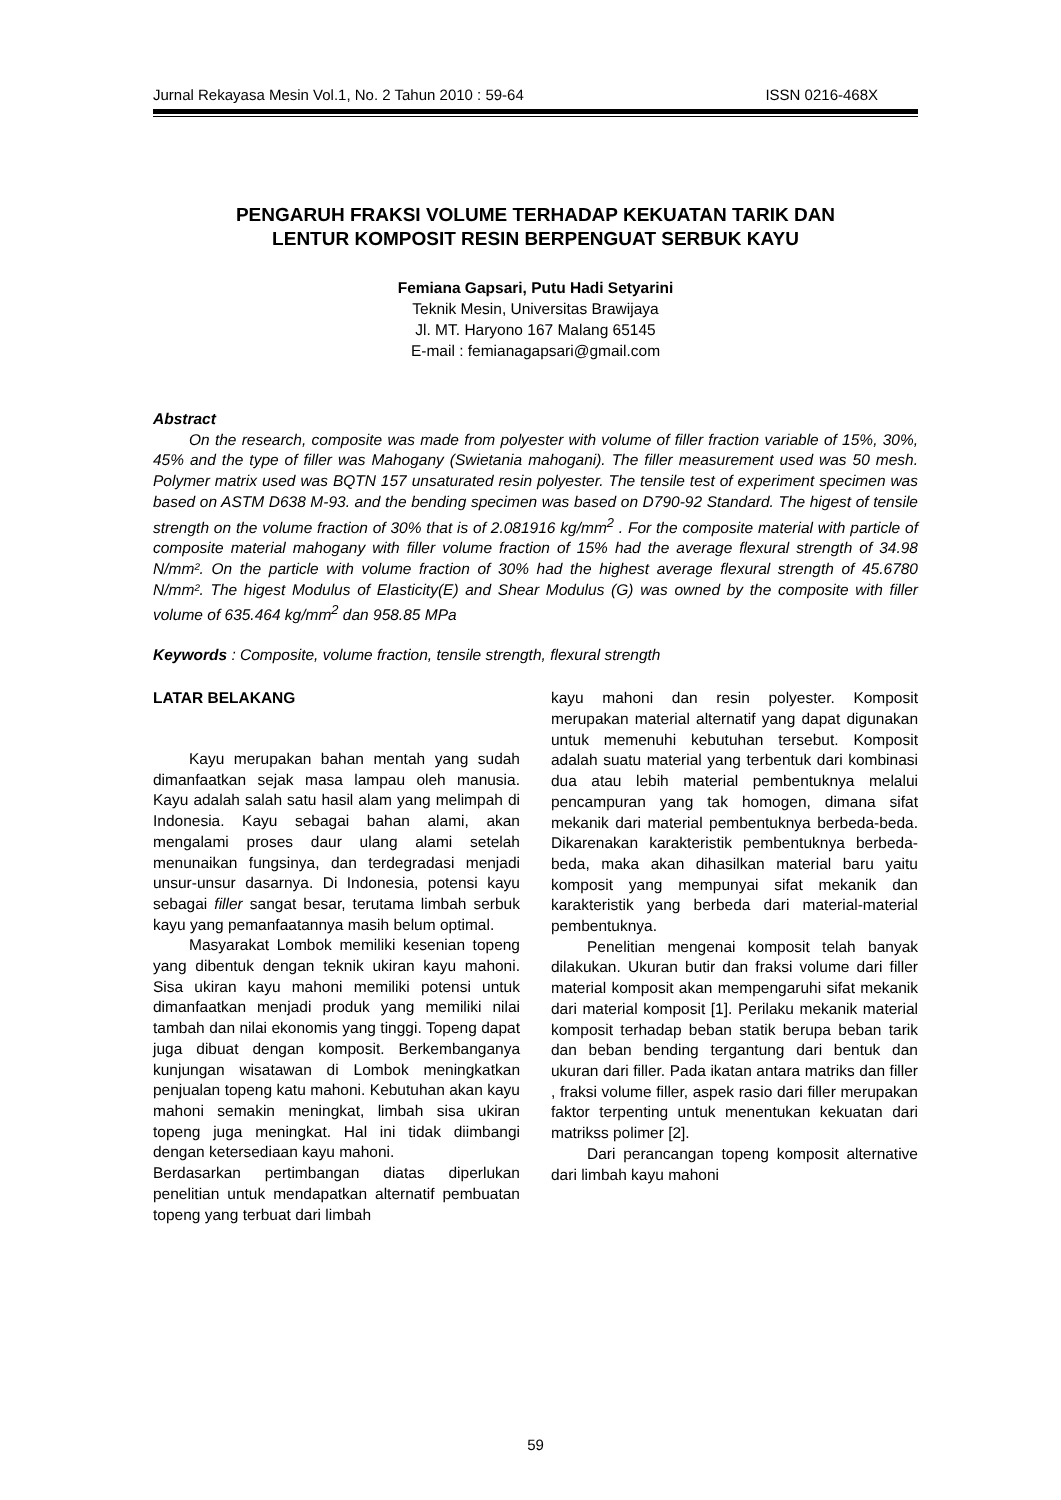Jurnal Rekayasa Mesin Vol.1, No. 2 Tahun 2010 : 59-64 ISSN 0216-468X
PENGARUH FRAKSI VOLUME TERHADAP KEKUATAN TARIK DAN
LENTUR KOMPOSIT RESIN BERPENGUAT SERBUK KAYU
Femiana Gapsari, Putu Hadi Setyarini
Teknik Mesin, Universitas Brawijaya
Jl. MT. Haryono 167 Malang 65145
E-mail : femianagapsari@gmail.com
Abstract
On the research, composite was made from polyester with volume of filler fraction variable of 15%, 30%, 45% and the type of filler was Mahogany (Swietania mahogani). The filler measurement used was 50 mesh. Polymer matrix used was BQTN 157 unsaturated resin polyester. The tensile test of experiment specimen was based on ASTM D638 M-93. and the bending specimen was based on D790-92 Standard. The higest of tensile strength on the volume fraction of 30% that is of 2.081916 kg/mm<sup>2</sup> . For the composite material with particle of composite material mahogany with filler volume fraction of 15% had the average flexural strength of 34.98 N/mm². On the particle with volume fraction of 30% had the highest average flexural strength of 45.6780 N/mm². The higest Modulus of Elasticity(E) and Shear Modulus (G) was owned by the composite with filler volume of 635.464 kg/mm<sup>2</sup> dan 958.85 MPa
Keywords : Composite, volume fraction, tensile strength, flexural strength
LATAR BELAKANG
Kayu merupakan bahan mentah yang sudah dimanfaatkan sejak masa lampau oleh manusia. Kayu adalah salah satu hasil alam yang melimpah di Indonesia. Kayu sebagai bahan alami, akan mengalami proses daur ulang alami setelah menunaikan fungsinya, dan terdegradasi menjadi unsur-unsur dasarnya. Di Indonesia, potensi kayu sebagai filler sangat besar, terutama limbah serbuk kayu yang pemanfaatannya masih belum optimal.
Masyarakat Lombok memiliki kesenian topeng yang dibentuk dengan teknik ukiran kayu mahoni. Sisa ukiran kayu mahoni memiliki potensi untuk dimanfaatkan menjadi produk yang memiliki nilai tambah dan nilai ekonomis yang tinggi. Topeng dapat juga dibuat dengan komposit. Berkembanganya kunjungan wisatawan di Lombok meningkatkan penjualan topeng katu mahoni. Kebutuhan akan kayu mahoni semakin meningkat, limbah sisa ukiran topeng juga meningkat. Hal ini tidak diimbangi dengan ketersediaan kayu mahoni.
Berdasarkan pertimbangan diatas diperlukan penelitian untuk mendapatkan alternatif pembuatan topeng yang terbuat dari limbah
kayu mahoni dan resin polyester. Komposit merupakan material alternatif yang dapat digunakan untuk memenuhi kebutuhan tersebut. Komposit adalah suatu material yang terbentuk dari kombinasi dua atau lebih material pembentuknya melalui pencampuran yang tak homogen, dimana sifat mekanik dari material pembentuknya berbeda-beda. Dikarenakan karakteristik pembentuknya berbeda-beda, maka akan dihasilkan material baru yaitu komposit yang mempunyai sifat mekanik dan karakteristik yang berbeda dari material-material pembentuknya.
Penelitian mengenai komposit telah banyak dilakukan. Ukuran butir dan fraksi volume dari filler material komposit akan mempengaruhi sifat mekanik dari material komposit [1]. Perilaku mekanik material komposit terhadap beban statik berupa beban tarik dan beban bending tergantung dari bentuk dan ukuran dari filler. Pada ikatan antara matriks dan filler , fraksi volume filler, aspek rasio dari filler merupakan faktor terpenting untuk menentukan kekuatan dari matrikss polimer [2].
Dari perancangan topeng komposit alternative dari limbah kayu mahoni
59